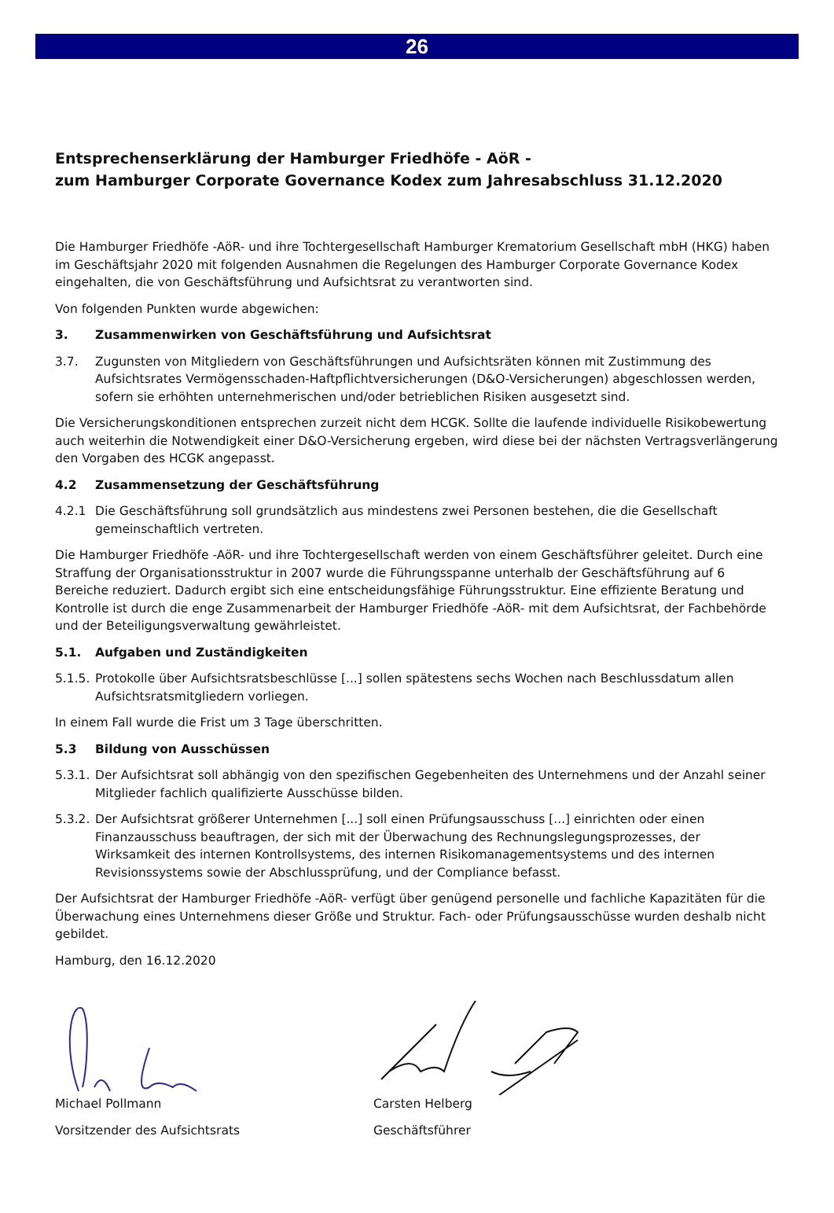26
Entsprechenserklärung der Hamburger Friedhöfe - AöR -
zum Hamburger Corporate Governance Kodex zum Jahresabschluss 31.12.2020
Die Hamburger Friedhöfe -AöR- und ihre Tochtergesellschaft Hamburger Krematorium Gesellschaft mbH (HKG) haben im Geschäftsjahr 2020 mit folgenden Ausnahmen die Regelungen des Hamburger Corporate Governance Kodex eingehalten, die von Geschäftsführung und Aufsichtsrat zu verantworten sind.
Von folgenden Punkten wurde abgewichen:
3. Zusammenwirken von Geschäftsführung und Aufsichtsrat
3.7. Zugunsten von Mitgliedern von Geschäftsführungen und Aufsichtsräten können mit Zustimmung des Aufsichtsrates Vermögensschaden-Haftpflichtversicherungen (D&O-Versicherungen) abgeschlossen werden, sofern sie erhöhten unternehmerischen und/oder betrieblichen Risiken ausgesetzt sind.
Die Versicherungskonditionen entsprechen zurzeit nicht dem HCGK. Sollte die laufende individuelle Risikobewertung auch weiterhin die Notwendigkeit einer D&O-Versicherung ergeben, wird diese bei der nächsten Vertragsverlängerung den Vorgaben des HCGK angepasst.
4.2 Zusammensetzung der Geschäftsführung
4.2.1 Die Geschäftsführung soll grundsätzlich aus mindestens zwei Personen bestehen, die die Gesellschaft gemeinschaftlich vertreten.
Die Hamburger Friedhöfe -AöR- und ihre Tochtergesellschaft werden von einem Geschäftsführer geleitet. Durch eine Straffung der Organisationsstruktur in 2007 wurde die Führungsspanne unterhalb der Geschäftsführung auf 6 Bereiche reduziert. Dadurch ergibt sich eine entscheidungsfähige Führungsstruktur. Eine effiziente Beratung und Kontrolle ist durch die enge Zusammenarbeit der Hamburger Friedhöfe -AöR- mit dem Aufsichtsrat, der Fachbehörde und der Beteiligungsverwaltung gewährleistet.
5.1. Aufgaben und Zuständigkeiten
5.1.5. Protokolle über Aufsichtsratsbeschlüsse [...] sollen spätestens sechs Wochen nach Beschlussdatum allen Aufsichtsratsmitgliedern vorliegen.
In einem Fall wurde die Frist um 3 Tage überschritten.
5.3 Bildung von Ausschüssen
5.3.1. Der Aufsichtsrat soll abhängig von den spezifischen Gegebenheiten des Unternehmens und der Anzahl seiner Mitglieder fachlich qualifizierte Ausschüsse bilden.
5.3.2. Der Aufsichtsrat größerer Unternehmen [...] soll einen Prüfungsausschuss [...] einrichten oder einen Finanzausschuss beauftragen, der sich mit der Überwachung des Rechnungslegungsprozesses, der Wirksamkeit des internen Kontrollsystems, des internen Risikomanagementsystems und des internen Revisionssystems sowie der Abschlussprüfung, und der Compliance befasst.
Der Aufsichtsrat der Hamburger Friedhöfe -AöR- verfügt über genügend personelle und fachliche Kapazitäten für die Überwachung eines Unternehmens dieser Größe und Struktur. Fach- oder Prüfungsausschüsse wurden deshalb nicht gebildet.
Hamburg, den 16.12.2020
Michael Pollmann
Vorsitzender des Aufsichtsrats
Carsten Helberg
Geschäftsführer